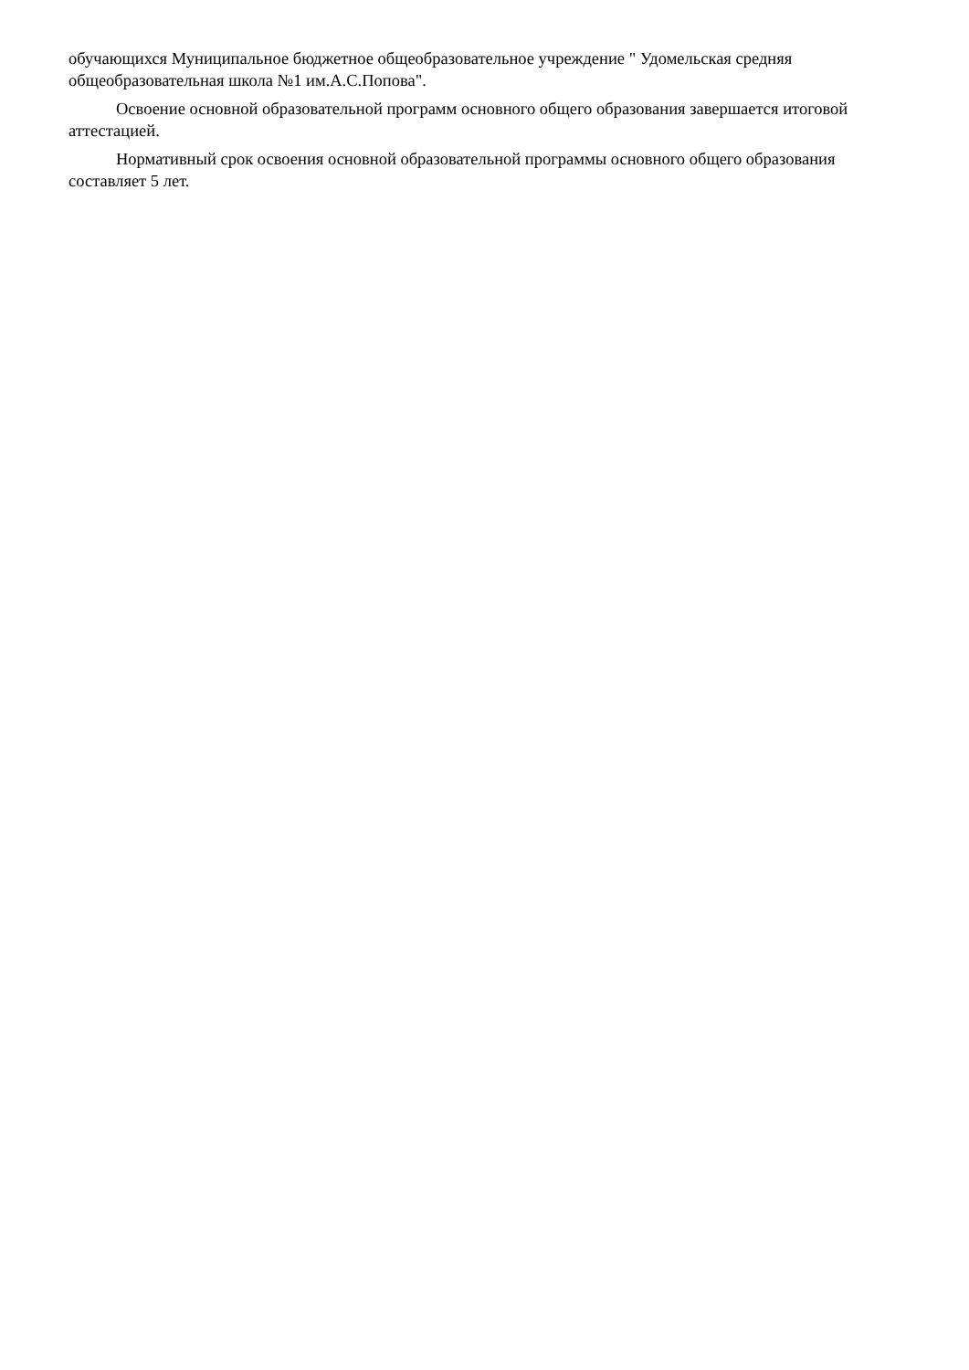обучающихся Муниципальное бюджетное общеобразовательное учреждение " Удомельская средняя общеобразовательная школа №1 им.А.С.Попова".
Освоение основной образовательной программ основного общего образования завершается итоговой аттестацией.
Нормативный срок освоения основной образовательной программы основного общего образования составляет 5 лет.